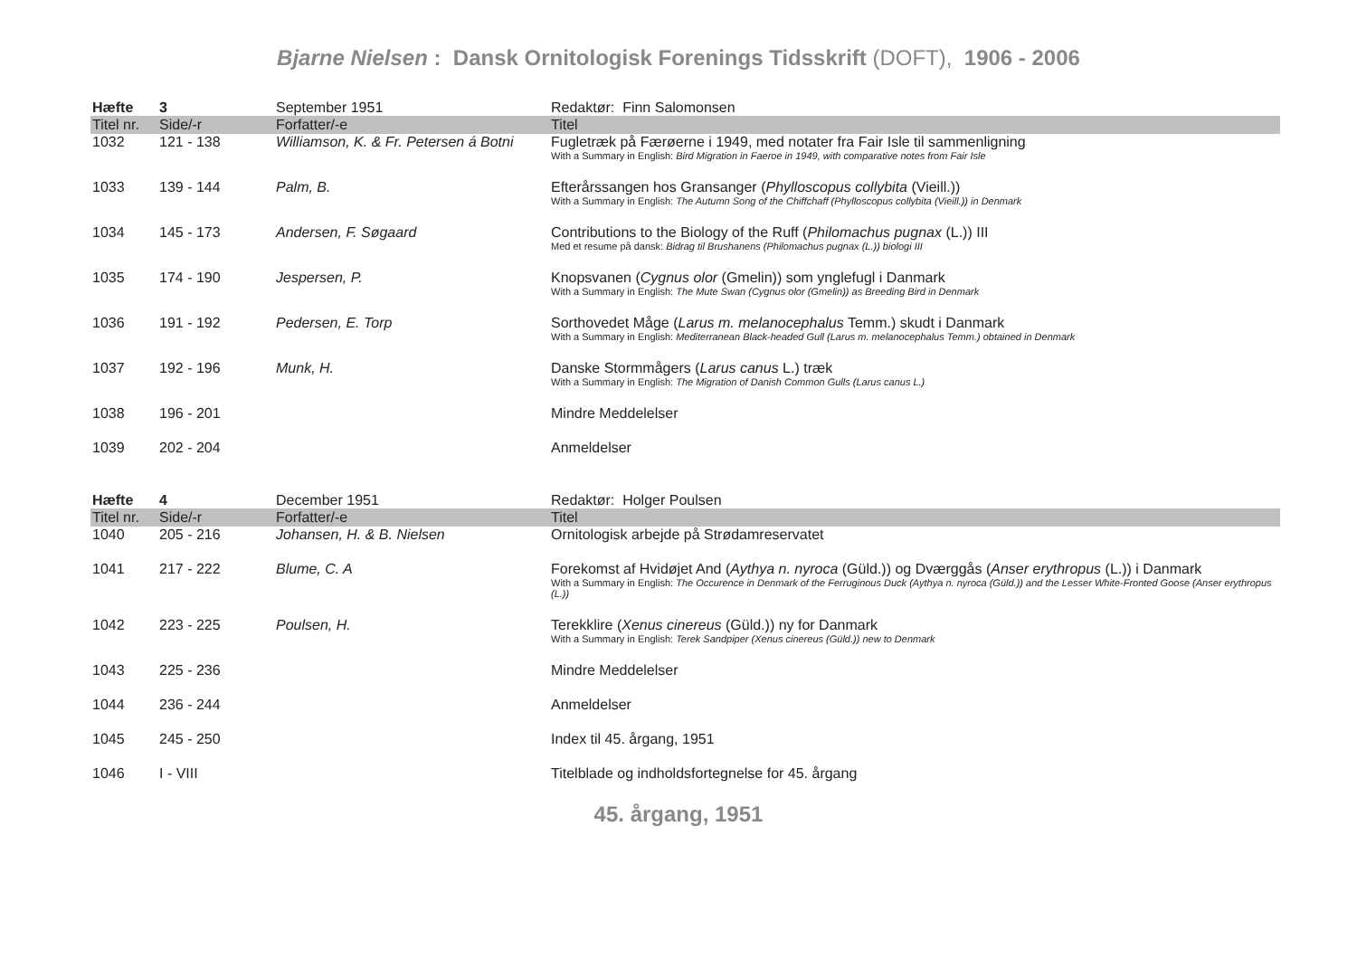Bjarne Nielsen : Dansk Ornitologisk Forenings Tidsskrift (DOFT), 1906 - 2006
| Hæfte | 3 | September 1951 | Redaktør: Finn Salomonsen |
| Titel nr. | Side/-r | Forfatter/-e | Titel |
| 1032 | 121 - 138 | Williamson, K. & Fr. Petersen á Botni | Fugletræk på Færøerne i 1949, med notater fra Fair Isle til sammenligning With a Summary in English: Bird Migration in Faeroe in 1949, with comparative notes from Fair Isle |
| 1033 | 139 - 144 | Palm, B. | Efterårssangen hos Gransanger ( Phylloscopus collybita (Vieill.)) With a Summary in English: The Autumn Song of the Chiffchaff (Phylloscopus collybita (Vieill.)) in Denmark |
| 1034 | 145 - 173 | Andersen, F. Søgaard | Contributions to the Biology of the Ruff ( Philomachus pugnax (L.)) III Med et resume på dansk: Bidrag til Brushanens (Philomachus pugnax (L.)) biologi III |
| 1035 | 174 - 190 | Jespersen, P. | Knopsvanen ( Cygnus olor (Gmelin)) som ynglefugl i Danmark With a Summary in English: The Mute Swan (Cygnus olor (Gmelin)) as Breeding Bird in Denmark |
| 1036 | 191 - 192 | Pedersen, E. Torp | Sorthovedet Måge ( Larus m. melanocephalus Temm.) skudt i Danmark With a Summary in English: Mediterranean Black-headed Gull (Larus m. melanocephalus Temm.) obtained in Denmark |
| 1037 | 192 - 196 | Munk, H. | Danske Stormmågers ( Larus canus L.) træk With a Summary in English: The Migration of Danish Common Gulls (Larus canus L.) |
| 1038 | 196 - 201 | | Mindre Meddelelser |
| 1039 | 202 - 204 | | Anmeldelser |
| Hæfte | 4 | December 1951 | Redaktør: Holger Poulsen |
| Titel nr. | Side/-r | Forfatter/-e | Titel |
| 1040 | 205 - 216 | Johansen, H. & B. Nielsen | Ornitologisk arbejde på Strødamreservatet |
| 1041 | 217 - 222 | Blume, C. A | Forekomst af Hvidøjet And ( Aythya n. nyroca (Güld.)) og Dværggås ( Anser erythropus (L.)) i Danmark With a Summary in English: The Occurence in Denmark of the Ferruginous Duck (Aythya n. nyroca (Güld.)) and the Lesser White-Fronted Goose (Anser erythropus (L.)) |
| 1042 | 223 - 225 | Poulsen, H. | Terekklire ( Xenus cinereus (Güld.)) ny for Danmark With a Summary in English: Terek Sandpiper (Xenus cinereus (Güld.)) new to Denmark |
| 1043 | 225 - 236 | | Mindre Meddelelser |
| 1044 | 236 - 244 | | Anmeldelser |
| 1045 | 245 - 250 | | Index til 45. årgang, 1951 |
| 1046 | I - VIII | | Titelblade og indholdsfortegnelse for 45. årgang |
45. årgang, 1951